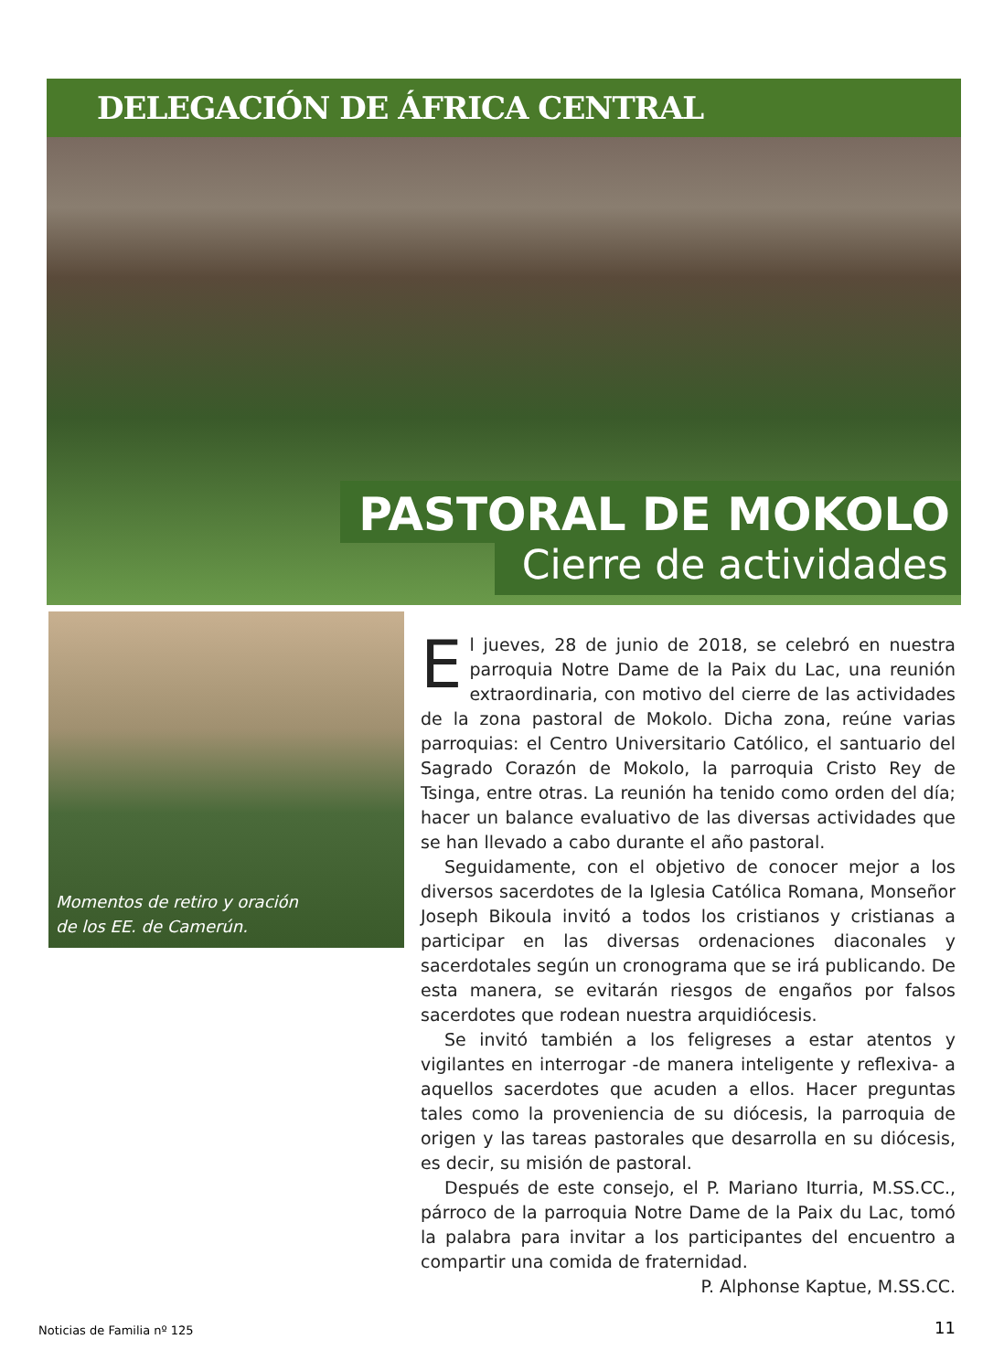DELEGACIÓN DE ÁFRICA CENTRAL
PASTORAL DE MOKOLO
Cierre de actividades
Momentos de retiro y oración
de los EE. de Camerún.
El jueves, 28 de junio de 2018, se celebró en nuestra parroquia Notre Dame de la Paix du Lac, una reunión extraordinaria, con motivo del cierre de las actividades de la zona pastoral de Mokolo. Dicha zona, reúne varias parroquias: el Centro Universitario Católico, el santuario del Sagrado Corazón de Mokolo, la parroquia Cristo Rey de Tsinga, entre otras. La reunión ha tenido como orden del día; hacer un balance evaluativo de las diversas actividades que se han llevado a cabo durante el año pastoral.
Seguidamente, con el objetivo de conocer mejor a los diversos sacerdotes de la Iglesia Católica Romana, Monseñor Joseph Bikoula invitó a todos los cristianos y cristianas a participar en las diversas ordenaciones diaconales y sacerdotales según un cronograma que se irá publicando. De esta manera, se evitarán riesgos de engaños por falsos sacerdotes que rodean nuestra arquidiócesis.
Se invitó también a los feligreses a estar atentos y vigilantes en interrogar -de manera inteligente y reflexiva- a aquellos sacerdotes que acuden a ellos. Hacer preguntas tales como la proveniencia de su diócesis, la parroquia de origen y las tareas pastorales que desarrolla en su diócesis, es decir, su misión de pastoral.
Después de este consejo, el P. Mariano Iturria, M.SS.CC., párroco de la parroquia Notre Dame de la Paix du Lac, tomó la palabra para invitar a los participantes del encuentro a compartir una comida de fraternidad.
P. Alphonse Kaptue, M.SS.CC.
Noticias de Familia nº 125 11